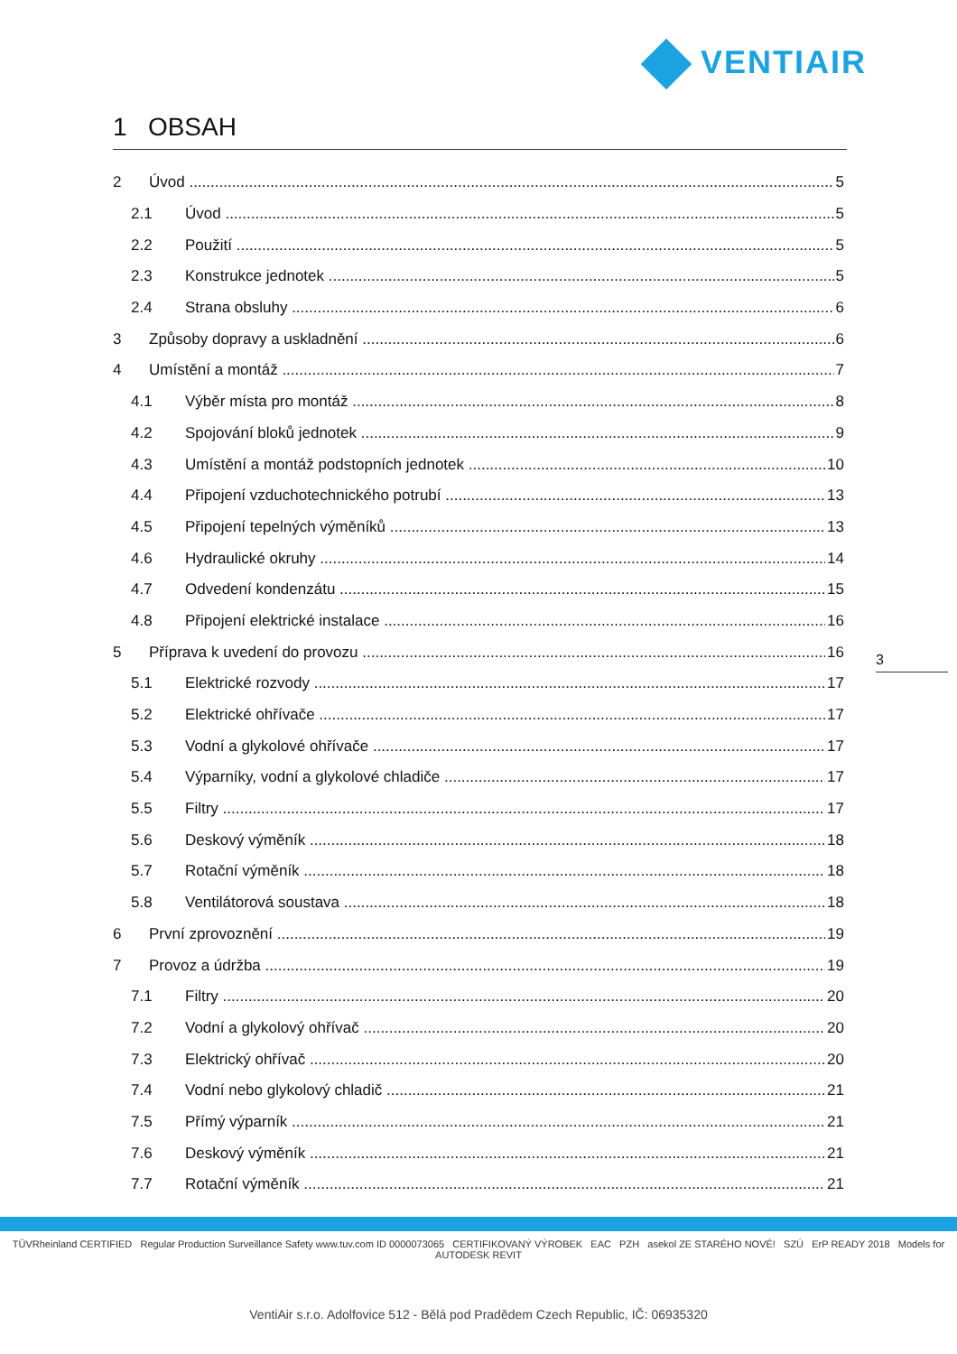VENTIAIR
1 OBSAH
2 Úvod 5
2.1 Úvod 5
2.2 Použití 5
2.3 Konstrukce jednotek 5
2.4 Strana obsluhy 6
3 Způsoby dopravy a uskladnění 6
4 Umístění a montáž 7
4.1 Výběr místa pro montáž 8
4.2 Spojování bloků jednotek 9
4.3 Umístění a montáž podstopních jednotek 10
4.4 Připojení vzduchotechnického potrubí 13
4.5 Připojení tepelných výměníků 13
4.6 Hydraulické okruhy 14
4.7 Odvedení kondenzátu 15
4.8 Připojení elektrické instalace 16
5 Příprava k uvedení do provozu 16
5.1 Elektrické rozvody 17
5.2 Elektrické ohřívače 17
5.3 Vodní a glykolové ohřívače 17
5.4 Výparníky, vodní a glykolové chladiče 17
5.5 Filtry 17
5.6 Deskový výměník 18
5.7 Rotační výměník 18
5.8 Ventilátorová soustava 18
6 První zprovoznění 19
7 Provoz a údržba 19
7.1 Filtry 20
7.2 Vodní a glykolový ohřívač 20
7.3 Elektrický ohřívač 20
7.4 Vodní nebo glykolový chladič 21
7.5 Přímý výparník 21
7.6 Deskový výměník 21
7.7 Rotační výměník 21
3
TÜVRheinland CERTIFIED Regular Production Surveillance Safety www.tuv.com ID 0000073065 CERTIFIKOVANÝ VÝROBEK EAC PZH asekol ZE STARÉHO NOVÉ! SZÚ ErP READY 2018 Models for AUTODESK REVIT
VentiAir s.r.o. Adolfovice 512 - Bělá pod Pradědem Czech Republic, IČ: 06935320